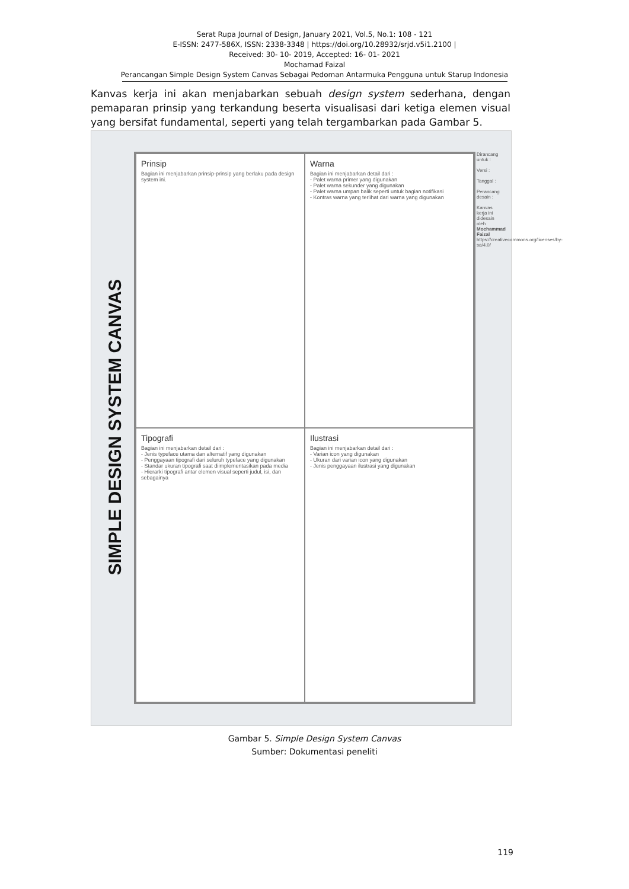Serat Rupa Journal of Design, January 2021, Vol.5, No.1: 108 - 121
E-ISSN: 2477-586X, ISSN: 2338-3348 | https://doi.org/10.28932/srjd.v5i1.2100 |
Received: 30- 10- 2019, Accepted: 16- 01- 2021
Mochamad Faizal
Perancangan Simple Design System Canvas Sebagai Pedoman Antarmuka Pengguna untuk Starup Indonesia
Kanvas kerja ini akan menjabarkan sebuah design system sederhana, dengan pemaparan prinsip yang terkandung beserta visualisasi dari ketiga elemen visual yang bersifat fundamental, seperti yang telah tergambarkan pada Gambar 5.
SIMPLE DESIGN SYSTEM CANVAS
Prinsip
Bagian ini menjabarkan prinsip-prinsip yang berlaku pada design system ini.
Warna
Bagian ini menjabarkan detail dari :
- Palet warna primer yang digunakan
- Palet warna sekunder yang digunakan
- Palet warna umpan balik seperti untuk bagian notifikasi
- Kontras warna yang terlihat dari warna yang digunakan
Tipografi
Bagian ini menjabarkan detail dari :
- Jenis typeface utama dan alternatif yang digunakan
- Penggayaan tipografi dari seluruh typeface yang digunakan
- Standar ukuran tipografi saat diimplementasikan pada media
- Hierarki tipografi antar elemen visual seperti judul, isi, dan sebagainya
Ilustrasi
Bagian ini menjabarkan detail dari :
- Varian icon yang digunakan
- Ukuran dari varian icon yang digunakan
- Jenis penggayaan ilustrasi yang digunakan
Dirancang untuk :
Versi :
Tanggal :
Perancang desain :
Kanvas kerja ini didesain oleh Mochammad Faizal https://creativecommons.org/licenses/by-sa/4.0/
Gambar 5. Simple Design System Canvas
Sumber: Dokumentasi peneliti
119